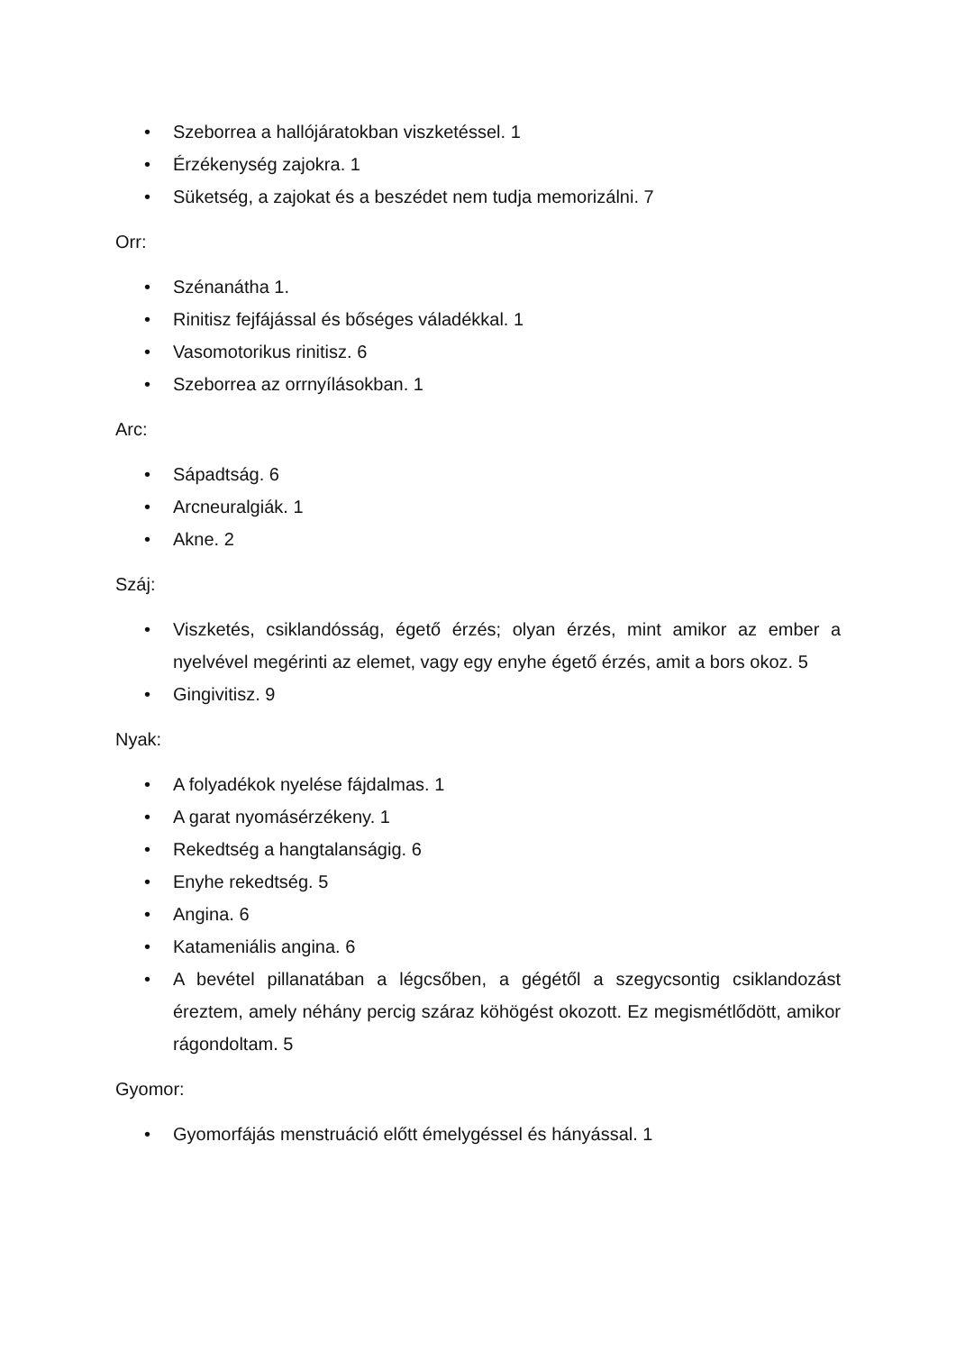• Szeborrea a hallójáratokban viszketéssel. 1
• Érzékenység zajokra. 1
• Süketség, a zajokat és a beszédet nem tudja memorizálni. 7
Orr:
• Szénanátha 1.
• Rinitisz fejfájással és bőséges váladékkal. 1
• Vasomotorikus rinitisz. 6
• Szeborrea az orrnyílásokban. 1
Arc:
• Sápadtság. 6
• Arcneuralgiák. 1
• Akne. 2
Száj:
• Viszketés, csiklandósság, égető érzés; olyan érzés, mint amikor az ember a nyelvével megérinti az elemet, vagy egy enyhe égető érzés, amit a bors okoz. 5
• Gingivitisz. 9
Nyak:
• A folyadékok nyelése fájdalmas. 1
• A garat nyomásérzékeny. 1
• Rekedtség a hangtalanságig. 6
• Enyhe rekedtség. 5
• Angina. 6
• Katameniális angina. 6
• A bevétel pillanatában a légcsőben, a gégétől a szegycsontig csiklandozást éreztem, amely néhány percig száraz köhögést okozott. Ez megismétlődött, amikor rágondoltam. 5
Gyomor:
• Gyomorfájás menstruáció előtt émelygéssel és hányással. 1